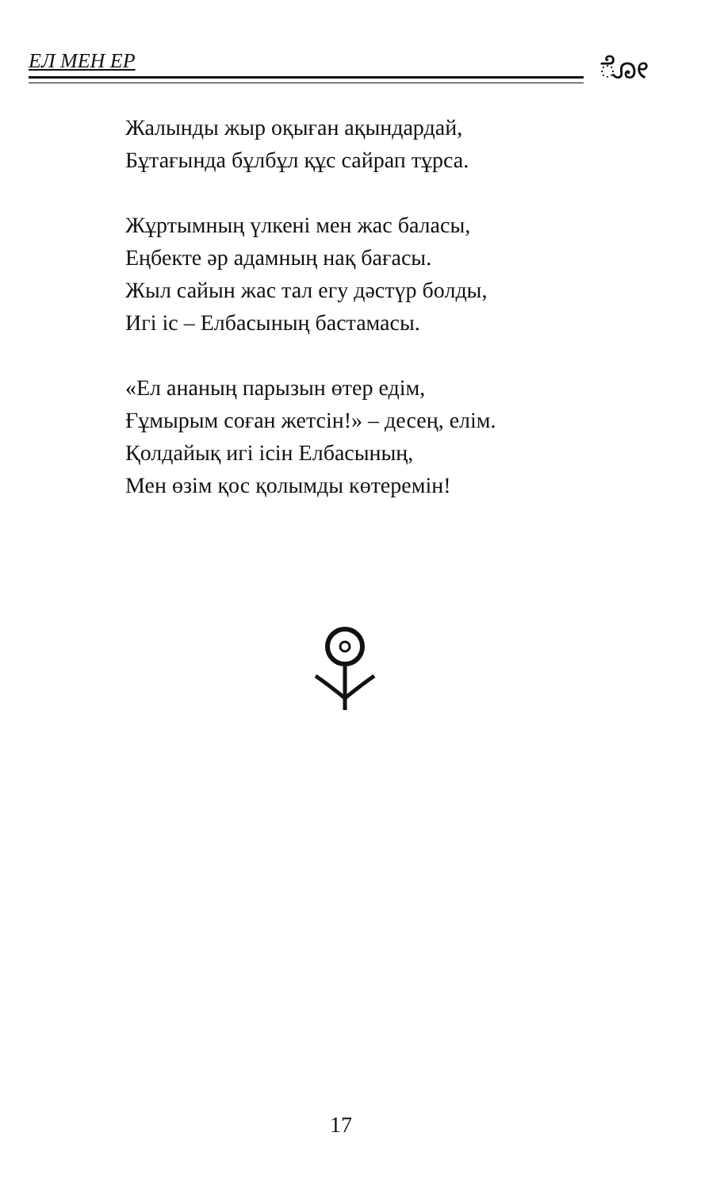ЕЛ МЕН ЕР ೋ
Жалынды жыр оқыған ақындардай,
Бұтағында бұлбұл құс сайрап тұрса.
Жұртымның үлкені мен жас баласы,
Еңбекте әр адамның нақ бағасы.
Жыл сайын жас тал егу дәстүр болды,
Игі іс – Елбасының бастамасы.
«Ел ананың парызын өтер едім,
Ғұмырым соған жетсін!» – десең, елім.
Қолдайық игі ісін Елбасының,
Мен өзім қос қолымды көтеремін!
17